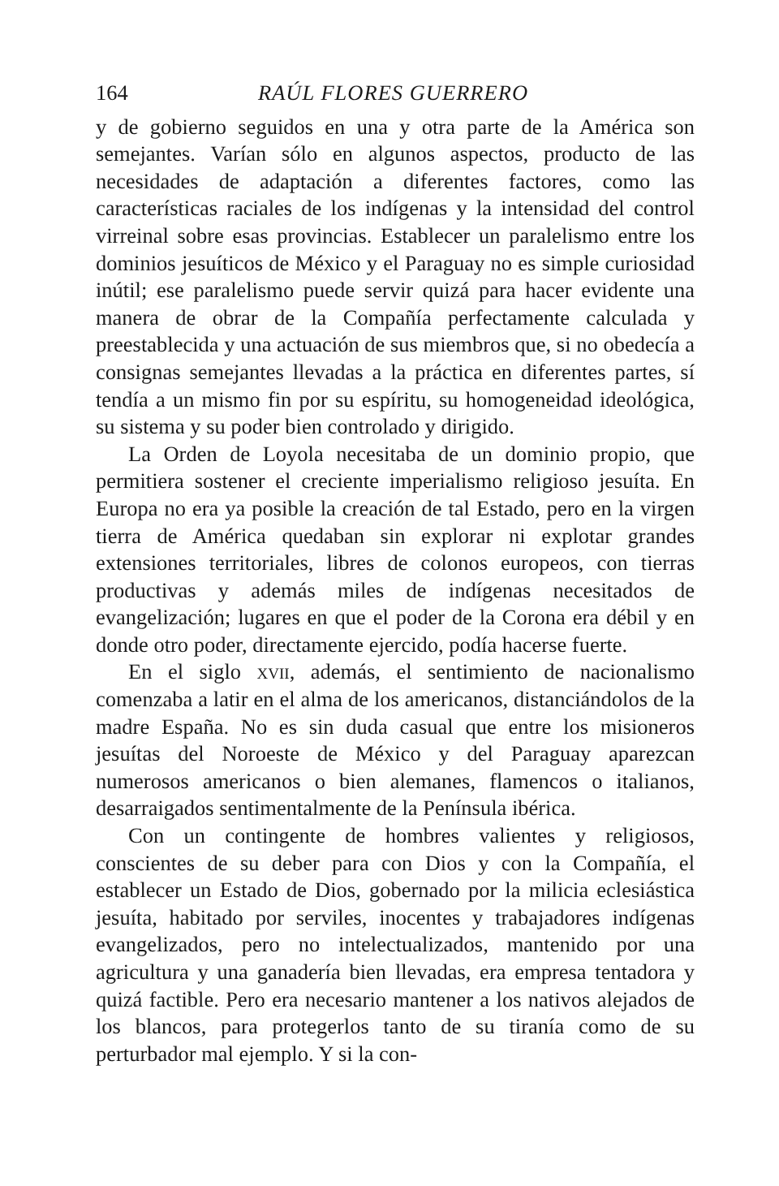164 RAÚL FLORES GUERRERO
y de gobierno seguidos en una y otra parte de la América son semejantes. Varían sólo en algunos aspectos, producto de las necesidades de adaptación a diferentes factores, como las características raciales de los indígenas y la intensidad del control virreinal sobre esas provincias. Establecer un paralelismo entre los dominios jesuíticos de México y el Paraguay no es simple curiosidad inútil; ese paralelismo puede servir quizá para hacer evidente una manera de obrar de la Compañía perfectamente calculada y preestablecida y una actuación de sus miembros que, si no obedecía a consignas semejantes llevadas a la práctica en diferentes partes, sí tendía a un mismo fin por su espíritu, su homogeneidad ideológica, su sistema y su poder bien controlado y dirigido.
La Orden de Loyola necesitaba de un dominio propio, que permitiera sostener el creciente imperialismo religioso jesuíta. En Europa no era ya posible la creación de tal Estado, pero en la virgen tierra de América quedaban sin explorar ni explotar grandes extensiones territoriales, libres de colonos europeos, con tierras productivas y además miles de indígenas necesitados de evangelización; lugares en que el poder de la Corona era débil y en donde otro poder, directamente ejercido, podía hacerse fuerte.
En el siglo xvii, además, el sentimiento de nacionalismo comenzaba a latir en el alma de los americanos, distanciándolos de la madre España. No es sin duda casual que entre los misioneros jesuítas del Noroeste de México y del Paraguay aparezcan numerosos americanos o bien alemanes, flamencos o italianos, desarraigados sentimentalmente de la Península ibérica.
Con un contingente de hombres valientes y religiosos, conscientes de su deber para con Dios y con la Compañía, el establecer un Estado de Dios, gobernado por la milicia eclesiástica jesuíta, habitado por serviles, inocentes y trabajadores indígenas evangelizados, pero no intelectualizados, mantenido por una agricultura y una ganadería bien llevadas, era empresa tentadora y quizá factible. Pero era necesario mantener a los nativos alejados de los blancos, para protegerlos tanto de su tiranía como de su perturbador mal ejemplo. Y si la con-